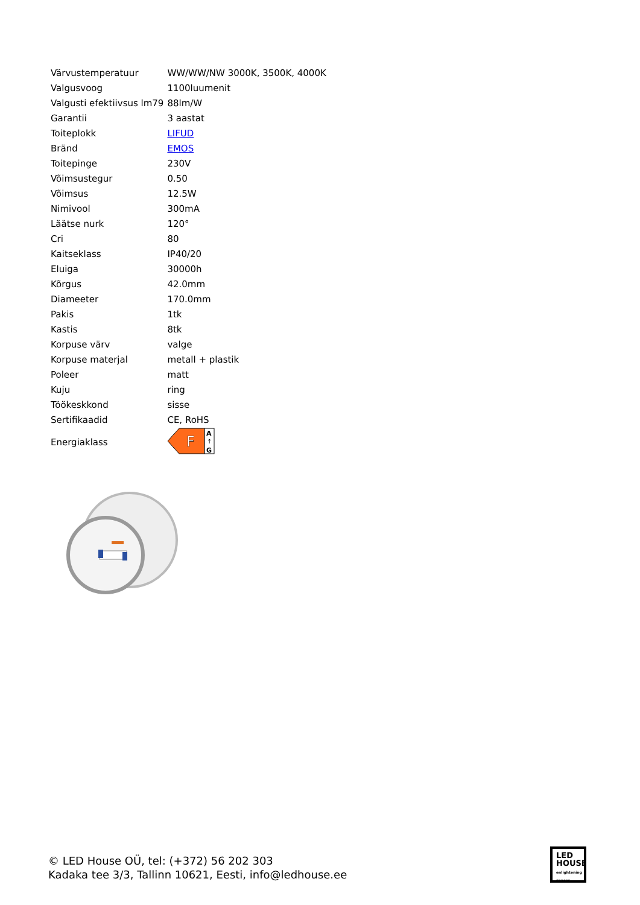| Värvustemperatuur | WW/WW/NW 3000K, 3500K, 4000K |
| Valgusvoog | 1100luumenit |
| Valgusti efektiivsus lm79 | 88lm/W |
| Garantii | 3 aastat |
| Toiteplokk | LIFUD |
| Bränd | EMOS |
| Toitepinge | 230V |
| Võimsustegur | 0.50 |
| Võimsus | 12.5W |
| Nimivool | 300mA |
| Läätse nurk | 120° |
| Cri | 80 |
| Kaitseklass | IP40/20 |
| Eluiga | 30000h |
| Kõrgus | 42.0mm |
| Diameeter | 170.0mm |
| Pakis | 1tk |
| Kastis | 8tk |
| Korpuse värv | valge |
| Korpuse materjal | metall + plastik |
| Poleer | matt |
| Kuju | ring |
| Töökeskkond | sisse |
| Sertifikaadid | CE, RoHS |
| Energiaklass | F A ↑ G |
© LED House OÜ, tel: (+372) 56 202 303
Kadaka tee 3/3, Tallinn 10621, Eesti, info@ledhouse.ee
LED
HOUSE
enlightening spaces